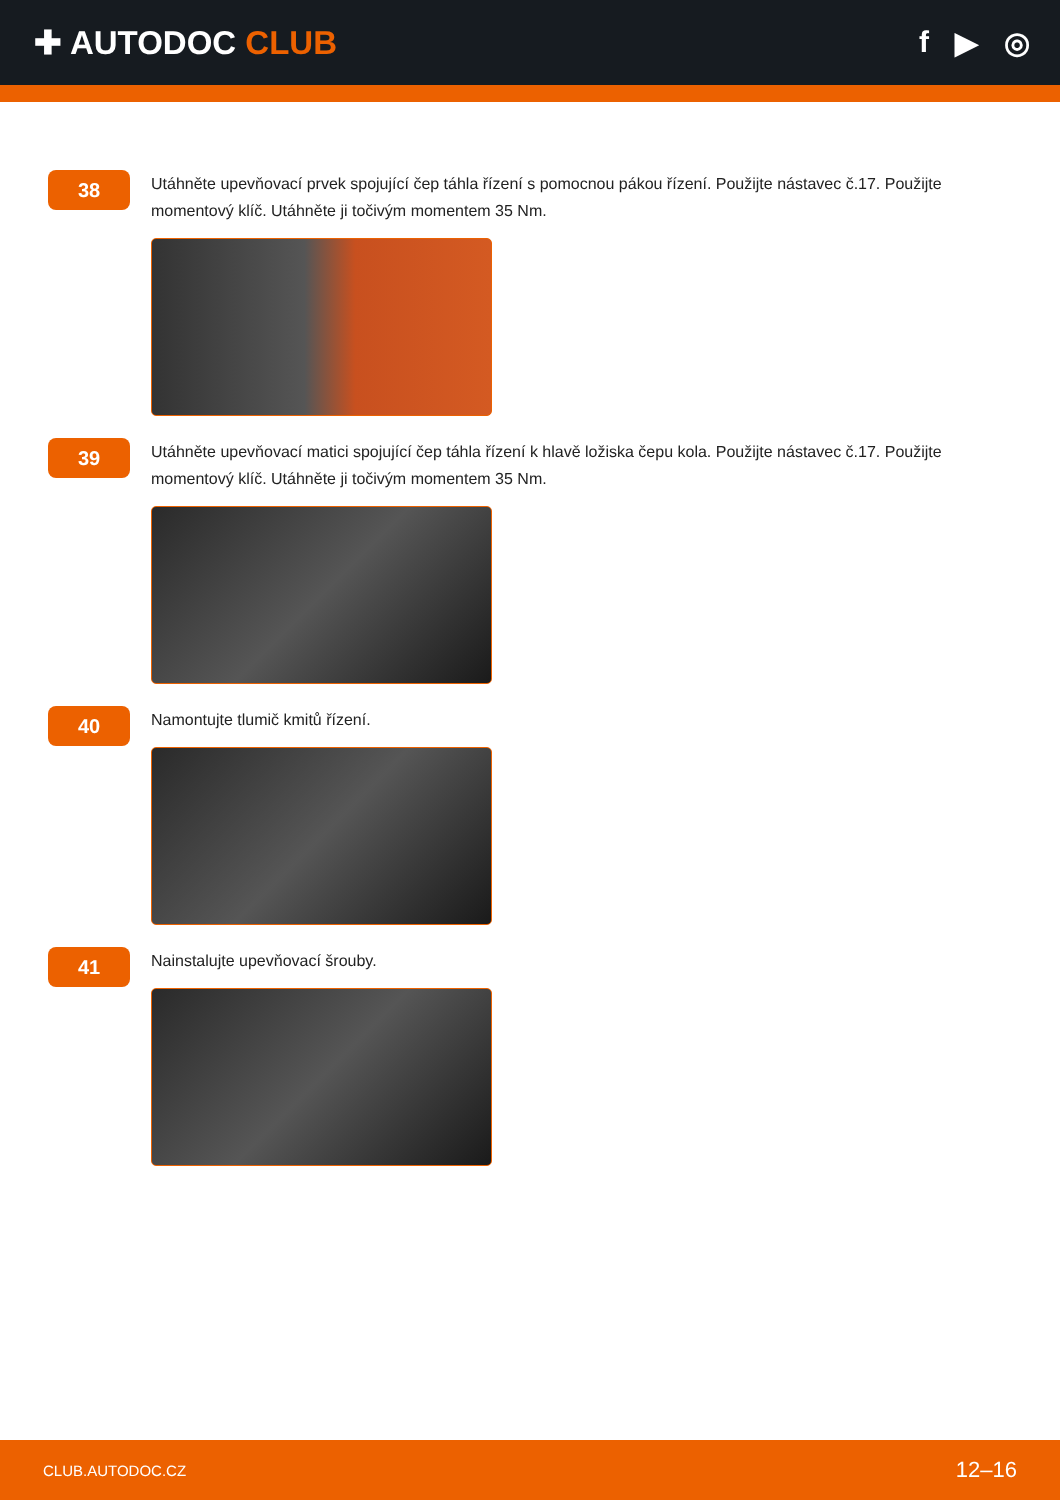✚ AUTODOC CLUB f ▶ ◎
38
Utáhněte upevňovací prvek spojující čep táhla řízení s pomocnou pákou řízení. Použijte nástavec č.17. Použijte momentový klíč. Utáhněte ji točivým momentem 35 Nm.
39
Utáhněte upevňovací matici spojující čep táhla řízení k hlavě ložiska čepu kola. Použijte nástavec č.17. Použijte momentový klíč. Utáhněte ji točivým momentem 35 Nm.
40
Namontujte tlumič kmitů řízení.
41
Nainstalujte upevňovací šrouby.
CLUB.AUTODOC.CZ 12–16